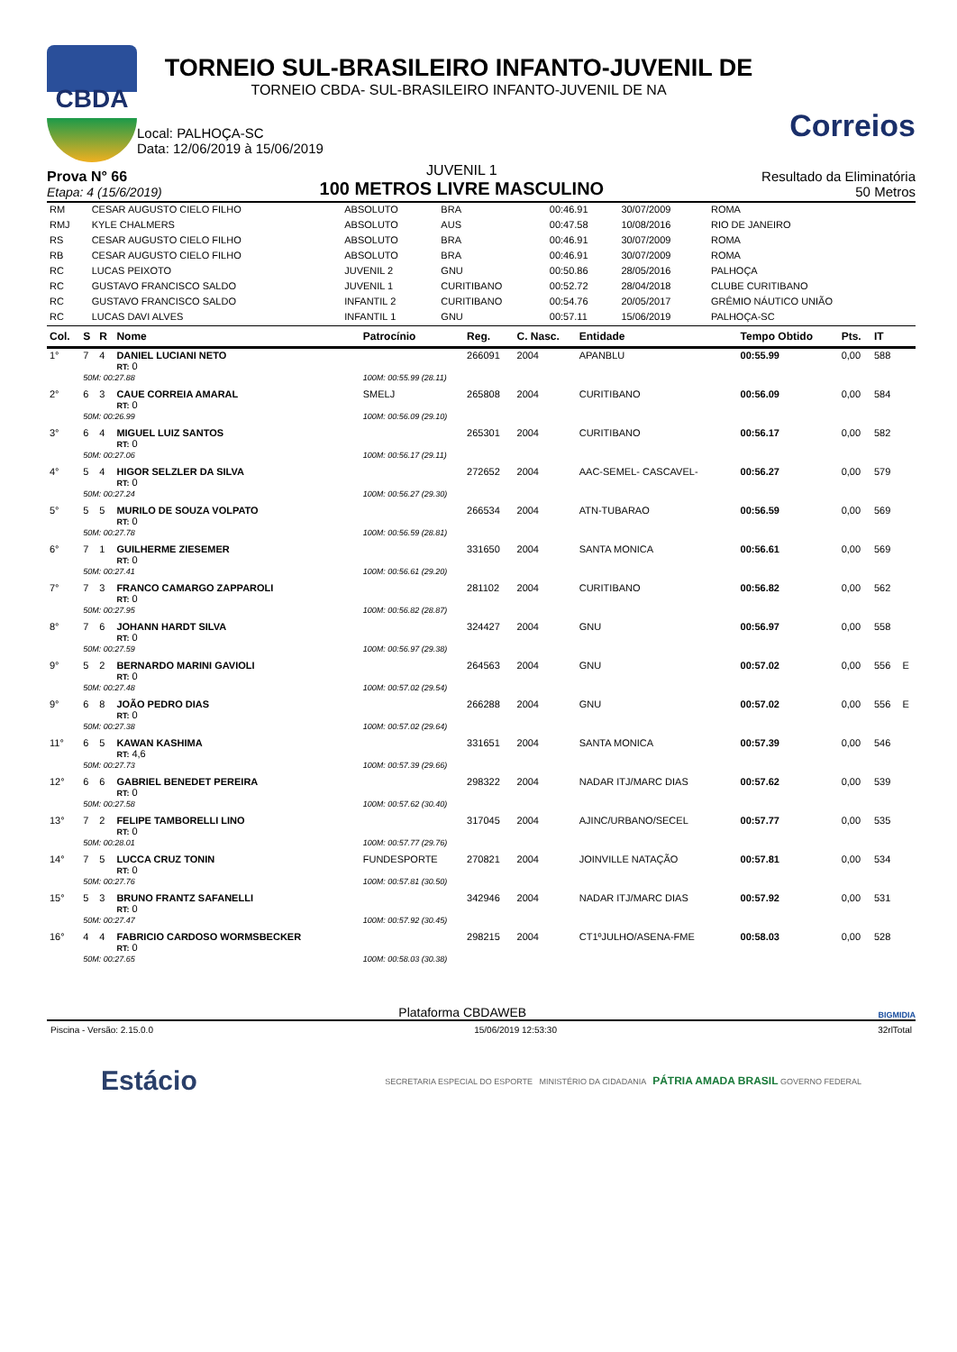CBDA
TORNEIO SUL-BRASILEIRO INFANTO-JUVENIL DE
TORNEIO CBDA- SUL-BRASILEIRO INFANTO-JUVENIL DE NA
Local: PALHOÇA-SC
Data: 12/06/2019 à 15/06/2019
Correios
Prova N° 66
Etapa: 4 (15/6/2019)
JUVENIL 1
100 METROS LIVRE MASCULINO
Resultado da Eliminatória
50 Metros
| RM | CESAR AUGUSTO CIELO FILHO | ABSOLUTO | BRA | 00:46.91 | 30/07/2009 | ROMA |
| RMJ | KYLE CHALMERS | ABSOLUTO | AUS | 00:47.58 | 10/08/2016 | RIO DE JANEIRO |
| RS | CESAR AUGUSTO CIELO FILHO | ABSOLUTO | BRA | 00:46.91 | 30/07/2009 | ROMA |
| RB | CESAR AUGUSTO CIELO FILHO | ABSOLUTO | BRA | 00:46.91 | 30/07/2009 | ROMA |
| RC | LUCAS PEIXOTO | JUVENIL 2 | GNU | 00:50.86 | 28/05/2016 | PALHOÇA |
| RC | GUSTAVO FRANCISCO SALDO | JUVENIL 1 | CURITIBANO | 00:52.72 | 28/04/2018 | CLUBE CURITIBANO |
| RC | GUSTAVO FRANCISCO SALDO | INFANTIL 2 | CURITIBANO | 00:54.76 | 20/05/2017 | GRÊMIO NÁUTICO UNIÃO |
| RC | LUCAS DAVI ALVES | INFANTIL 1 | GNU | 00:57.11 | 15/06/2019 | PALHOÇA-SC |
| Col. | S | R | Nome | Patrocínio | Reg. | C. Nasc. | Entidade | Tempo Obtido | Pts. | IT | |
| --- | --- | --- | --- | --- | --- | --- | --- | --- | --- | --- | --- |
| 1° | 7 | 4 | DANIEL LUCIANI NETO RT: 0 | | 266091 | 2004 | APANBLU | 00:55.99 | 0,00 | 588 | |
| | 50M: 00:27.88 | | | 100M: 00:55.99 (28.11) | | | | | | | |
| 2° | 6 | 3 | CAUE CORREIA AMARAL RT: 0 | SMELJ | 265808 | 2004 | CURITIBANO | 00:56.09 | 0,00 | 584 | |
| | 50M: 00:26.99 | | | 100M: 00:56.09 (29.10) | | | | | | | |
| 3° | 6 | 4 | MIGUEL LUIZ SANTOS RT: 0 | | 265301 | 2004 | CURITIBANO | 00:56.17 | 0,00 | 582 | |
| | 50M: 00:27.06 | | | 100M: 00:56.17 (29.11) | | | | | | | |
| 4° | 5 | 4 | HIGOR SELZLER DA SILVA RT: 0 | | 272652 | 2004 | AAC-SEMEL- CASCAVEL- | 00:56.27 | 0,00 | 579 | |
| | 50M: 00:27.24 | | | 100M: 00:56.27 (29.30) | | | | | | | |
| 5° | 5 | 5 | MURILO DE SOUZA VOLPATO RT: 0 | | 266534 | 2004 | ATN-TUBARAO | 00:56.59 | 0,00 | 569 | |
| | 50M: 00:27.78 | | | 100M: 00:56.59 (28.81) | | | | | | | |
| 6° | 7 | 1 | GUILHERME ZIESEMER RT: 0 | | 331650 | 2004 | SANTA MONICA | 00:56.61 | 0,00 | 569 | |
| | 50M: 00:27.41 | | | 100M: 00:56.61 (29.20) | | | | | | | |
| 7° | 7 | 3 | FRANCO CAMARGO ZAPPAROLI RT: 0 | | 281102 | 2004 | CURITIBANO | 00:56.82 | 0,00 | 562 | |
| | 50M: 00:27.95 | | | 100M: 00:56.82 (28.87) | | | | | | | |
| 8° | 7 | 6 | JOHANN HARDT SILVA RT: 0 | | 324427 | 2004 | GNU | 00:56.97 | 0,00 | 558 | |
| | 50M: 00:27.59 | | | 100M: 00:56.97 (29.38) | | | | | | | |
| 9° | 5 | 2 | BERNARDO MARINI GAVIOLI RT: 0 | | 264563 | 2004 | GNU | 00:57.02 | 0,00 | 556 | E |
| | 50M: 00:27.48 | | | 100M: 00:57.02 (29.54) | | | | | | | |
| 9° | 6 | 8 | JOÃO PEDRO DIAS RT: 0 | | 266288 | 2004 | GNU | 00:57.02 | 0,00 | 556 | E |
| | 50M: 00:27.38 | | | 100M: 00:57.02 (29.64) | | | | | | | |
| 11° | 6 | 5 | KAWAN KASHIMA RT: 4,6 | | 331651 | 2004 | SANTA MONICA | 00:57.39 | 0,00 | 546 | |
| | 50M: 00:27.73 | | | 100M: 00:57.39 (29.66) | | | | | | | |
| 12° | 6 | 6 | GABRIEL BENEDET PEREIRA RT: 0 | | 298322 | 2004 | NADAR ITJ/MARC DIAS | 00:57.62 | 0,00 | 539 | |
| | 50M: 00:27.58 | | | 100M: 00:57.62 (30.40) | | | | | | | |
| 13° | 7 | 2 | FELIPE TAMBORELLI LINO RT: 0 | | 317045 | 2004 | AJINC/URBANO/SECEL | 00:57.77 | 0,00 | 535 | |
| | 50M: 00:28.01 | | | 100M: 00:57.77 (29.76) | | | | | | | |
| 14° | 7 | 5 | LUCCA CRUZ TONIN RT: 0 | FUNDESPORTE | 270821 | 2004 | JOINVILLE NATAÇÃO | 00:57.81 | 0,00 | 534 | |
| | 50M: 00:27.76 | | | 100M: 00:57.81 (30.50) | | | | | | | |
| 15° | 5 | 3 | BRUNO FRANTZ SAFANELLI RT: 0 | | 342946 | 2004 | NADAR ITJ/MARC DIAS | 00:57.92 | 0,00 | 531 | |
| | 50M: 00:27.47 | | | 100M: 00:57.92 (30.45) | | | | | | | |
| 16° | 4 | 4 | FABRICIO CARDOSO WORMSBECKER RT: 0 | | 298215 | 2004 | CT1ºJULHO/ASENA-FME | 00:58.03 | 0,00 | 528 | |
| | 50M: 00:27.65 | | | 100M: 00:58.03 (30.38) | | | | | | | |
Plataforma CBDAWEB BIGMIDIA
Piscina - Versão: 2.15.0.0 15/06/2019 12:53:30 32rlTotal
Estácio SECRETARIA ESPECIAL DO ESPORTE MINISTÉRIO DA CIDADANIA PÁTRIA AMADA BRASIL GOVERNO FEDERAL